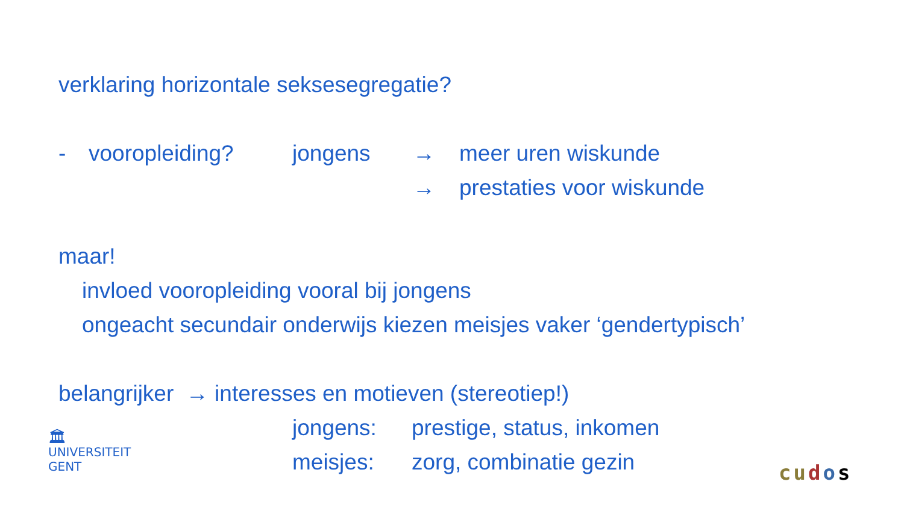verklaring horizontale seksesegregatie?
- vooropleiding? jongens → meer uren wiskunde
→ prestaties voor wiskunde
maar!
invloed vooropleiding vooral bij jongens
ongeacht secundair onderwijs kiezen meisjes vaker ‘gendertypisch’
belangrijker → interesses en motieven (stereotiep!)
jongens: prestige, status, inkomen
meisjes: zorg, combinatie gezin
🏛
UNIVERSITEIT
GENT
cudos